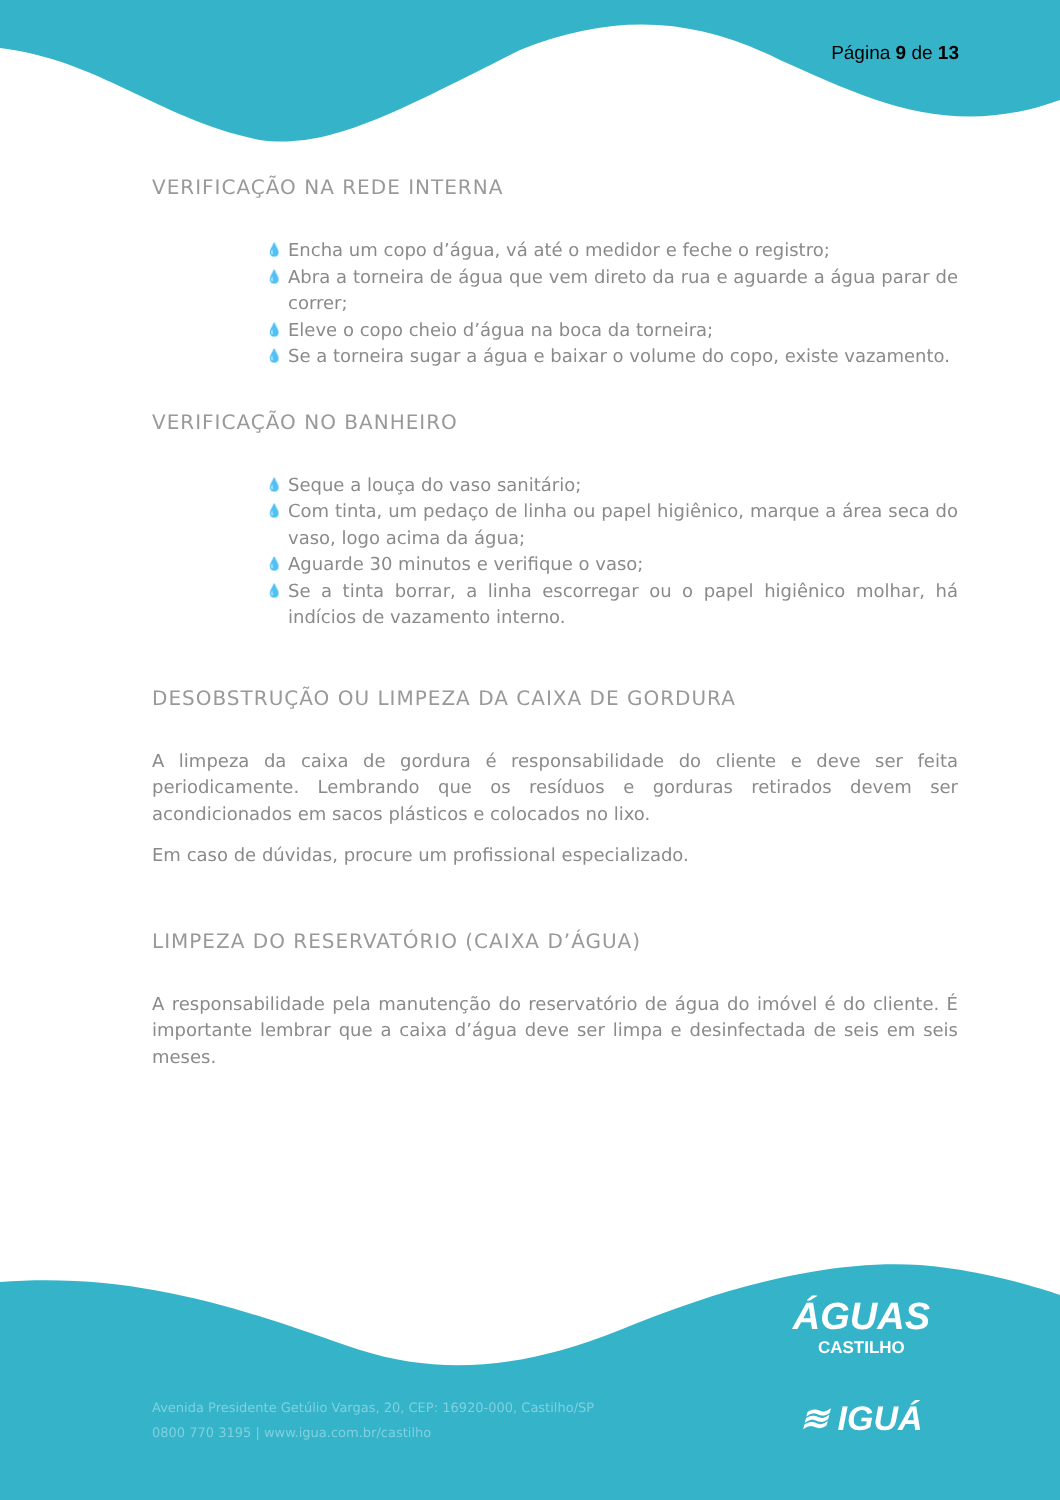Página 9 de 13
VERIFICAÇÃO NA REDE INTERNA
💧 Encha um copo d’água, vá até o medidor e feche o registro;
💧 Abra a torneira de água que vem direto da rua e aguarde a água parar de correr;
💧 Eleve o copo cheio d’água na boca da torneira;
💧 Se a torneira sugar a água e baixar o volume do copo, existe vazamento.
VERIFICAÇÃO NO BANHEIRO
💧 Seque a louça do vaso sanitário;
💧 Com tinta, um pedaço de linha ou papel higiênico, marque a área seca do vaso, logo acima da água;
💧 Aguarde 30 minutos e verifique o vaso;
💧 Se a tinta borrar, a linha escorregar ou o papel higiênico molhar, há indícios de vazamento interno.
DESOBSTRUÇÃO OU LIMPEZA DA CAIXA DE GORDURA
A limpeza da caixa de gordura é responsabilidade do cliente e deve ser feita periodicamente. Lembrando que os resíduos e gorduras retirados devem ser acondicionados em sacos plásticos e colocados no lixo.
Em caso de dúvidas, procure um profissional especializado.
LIMPEZA DO RESERVATÓRIO (CAIXA D’ÁGUA)
A responsabilidade pela manutenção do reservatório de água do imóvel é do cliente. É importante lembrar que a caixa d’água deve ser limpa e desinfectada de seis em seis meses.
ÁGUAS
CASTILHO
≋ IGUÁ
Avenida Presidente Getúlio Vargas, 20, CEP: 16920-000, Castilho/SP
0800 770 3195 | www.igua.com.br/castilho